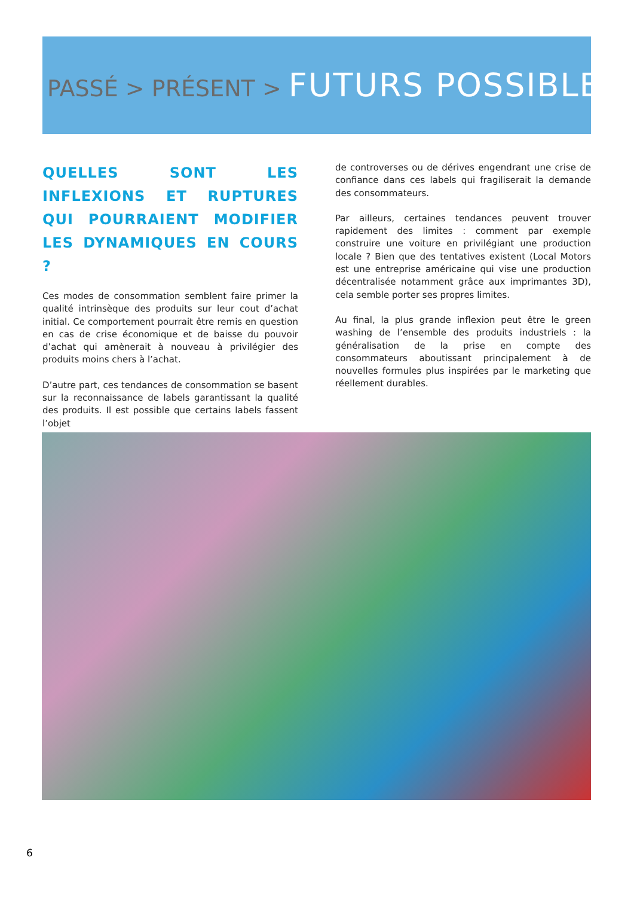PASSÉ > PRÉSENT > FUTURS POSSIBLES
QUELLES SONT LES INFLEXIONS ET RUPTURES QUI POURRAIENT MODIFIER LES DYNAMIQUES EN COURS ?
Ces modes de consommation semblent faire primer la qualité intrinsèque des produits sur leur cout d’achat initial. Ce comportement pourrait être remis en question en cas de crise économique et de baisse du pouvoir d’achat qui amènerait à nouveau à privilégier des produits moins chers à l’achat.
D’autre part, ces tendances de consommation se basent sur la reconnaissance de labels garantissant la qualité des produits. Il est possible que certains labels fassent l’objet
de controverses ou de dérives engendrant une crise de confiance dans ces labels qui fragiliserait la demande des consommateurs.
Par ailleurs, certaines tendances peuvent trouver rapidement des limites : comment par exemple construire une voiture en privilégiant une production locale ? Bien que des tentatives existent (Local Motors est une entreprise américaine qui vise une production décentralisée notamment grâce aux imprimantes 3D), cela semble porter ses propres limites.
Au final, la plus grande inflexion peut être le green washing de l’ensemble des produits industriels : la généralisation de la prise en compte des consommateurs aboutissant principalement à de nouvelles formules plus inspirées par le marketing que réellement durables.
6